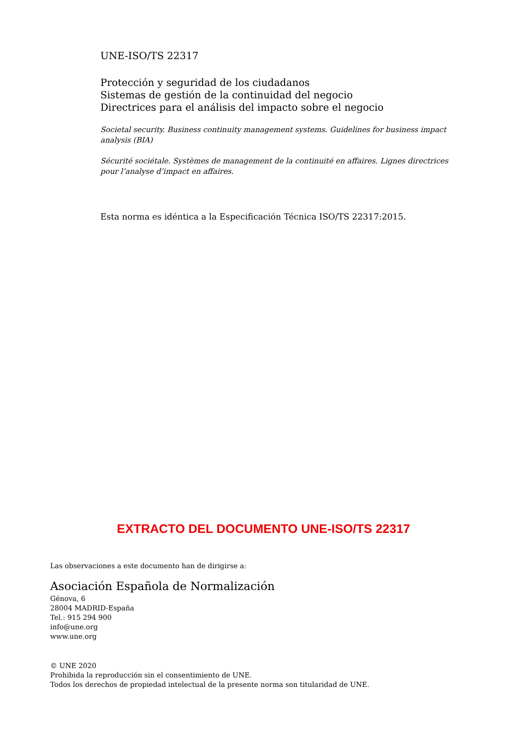UNE-ISO/TS 22317
Protección y seguridad de los ciudadanos
Sistemas de gestión de la continuidad del negocio
Directrices para el análisis del impacto sobre el negocio
Societal security. Business continuity management systems. Guidelines for business impact analysis (BIA)
Sécurité sociétale. Systèmes de management de la continuité en affaires. Lignes directrices pour l’analyse d’impact en affaires.
Esta norma es idéntica a la Especificación Técnica ISO/TS 22317:2015.
EXTRACTO DEL DOCUMENTO UNE-ISO/TS 22317
Las observaciones a este documento han de dirigirse a:
Asociación Española de Normalización
Génova, 6
28004 MADRID-España
Tel.: 915 294 900
info@une.org
www.une.org
© UNE 2020
Prohibida la reproducción sin el consentimiento de UNE.
Todos los derechos de propiedad intelectual de la presente norma son titularidad de UNE.